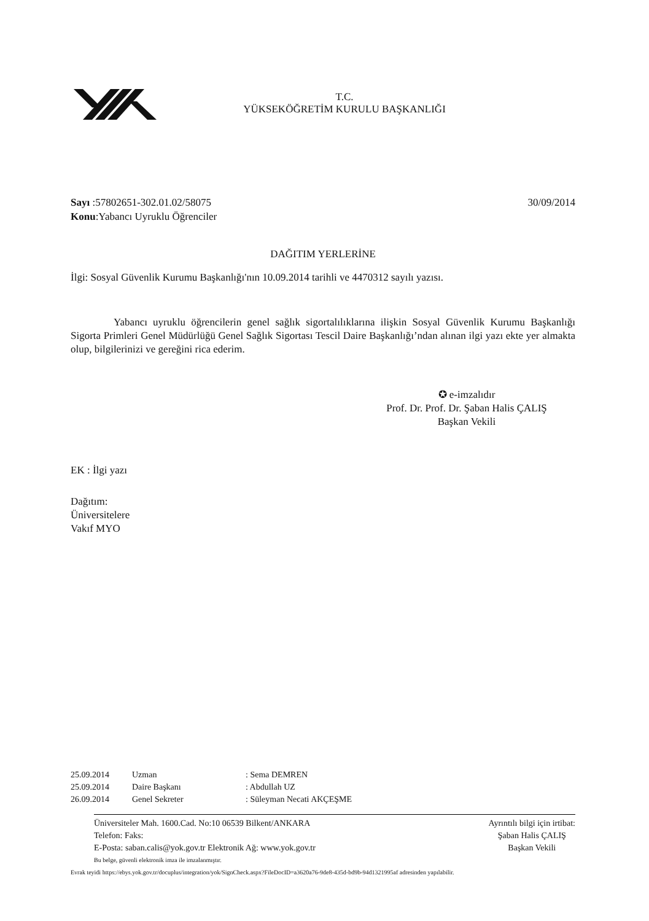T.C.
YÜKSEKÖĞRETİM KURULU BAŞKANLIĞI
Sayı :57802651-302.01.02/58075
Konu:Yabancı Uyruklu Öğrenciler
30/09/2014
DAĞITIM YERLERİNE
İlgi: Sosyal Güvenlik Kurumu Başkanlığı'nın 10.09.2014 tarihli ve 4470312 sayılı yazısı.
Yabancı uyruklu öğrencilerin genel sağlık sigortalılıklarına ilişkin Sosyal Güvenlik Kurumu Başkanlığı Sigorta Primleri Genel Müdürlüğü Genel Sağlık Sigortası Tescil Daire Başkanlığı’ndan alınan ilgi yazı ekte yer almakta olup, bilgilerinizi ve gereğini rica ederim.
✪ e-imzalıdır
Prof. Dr. Prof. Dr. Şaban Halis ÇALIŞ
Başkan Vekili
EK : İlgi yazı
Dağıtım:
Üniversitelere
Vakıf MYO
| 25.09.2014 | Uzman | : Sema DEMREN |
| 25.09.2014 | Daire Başkanı | : Abdullah UZ |
| 26.09.2014 | Genel Sekreter | : Süleyman Necati AKÇEŞME |
Üniversiteler Mah. 1600.Cad. No:10 06539 Bilkent/ANKARA
Telefon: Faks:
E-Posta: saban.calis@yok.gov.tr Elektronik Ağ: www.yok.gov.tr
Ayrıntılı bilgi için irtibat:
Şaban Halis ÇALIŞ
Başkan Vekili
Bu belge, güvenli elektronik imza ile imzalanmıştır.
Evrak teyidi https://ebys.yok.gov.tr/docuplus/integration/yok/SignCheck.aspx?FileDocID=a3620a76-9de8-435d-bd9b-94d1321995af adresinden yapılabilir.